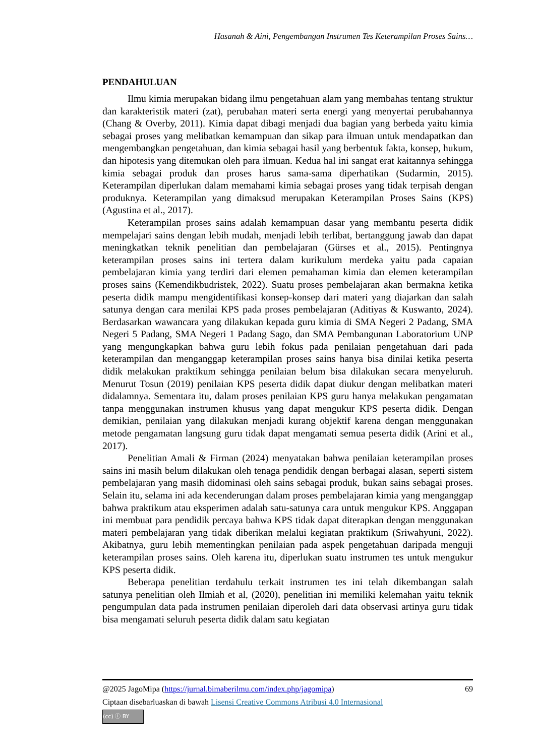Hasanah & Aini, Pengembangan Instrumen Tes Keterampilan Proses Sains…
PENDAHULUAN
Ilmu kimia merupakan bidang ilmu pengetahuan alam yang membahas tentang struktur dan karakteristik materi (zat), perubahan materi serta energi yang menyertai perubahannya (Chang & Overby, 2011). Kimia dapat dibagi menjadi dua bagian yang berbeda yaitu kimia sebagai proses yang melibatkan kemampuan dan sikap para ilmuan untuk mendapatkan dan mengembangkan pengetahuan, dan kimia sebagai hasil yang berbentuk fakta, konsep, hukum, dan hipotesis yang ditemukan oleh para ilmuan. Kedua hal ini sangat erat kaitannya sehingga kimia sebagai produk dan proses harus sama-sama diperhatikan (Sudarmin, 2015). Keterampilan diperlukan dalam memahami kimia sebagai proses yang tidak terpisah dengan produknya. Keterampilan yang dimaksud merupakan Keterampilan Proses Sains (KPS) (Agustina et al., 2017).
Keterampilan proses sains adalah kemampuan dasar yang membantu peserta didik mempelajari sains dengan lebih mudah, menjadi lebih terlibat, bertanggung jawab dan dapat meningkatkan teknik penelitian dan pembelajaran (Gürses et al., 2015). Pentingnya keterampilan proses sains ini tertera dalam kurikulum merdeka yaitu pada capaian pembelajaran kimia yang terdiri dari elemen pemahaman kimia dan elemen keterampilan proses sains (Kemendikbudristek, 2022). Suatu proses pembelajaran akan bermakna ketika peserta didik mampu mengidentifikasi konsep-konsep dari materi yang diajarkan dan salah satunya dengan cara menilai KPS pada proses pembelajaran (Aditiyas & Kuswanto, 2024). Berdasarkan wawancara yang dilakukan kepada guru kimia di SMA Negeri 2 Padang, SMA Negeri 5 Padang, SMA Negeri 1 Padang Sago, dan SMA Pembangunan Laboratorium UNP yang mengungkapkan bahwa guru lebih fokus pada penilaian pengetahuan dari pada keterampilan dan menganggap keterampilan proses sains hanya bisa dinilai ketika peserta didik melakukan praktikum sehingga penilaian belum bisa dilakukan secara menyeluruh. Menurut Tosun (2019) penilaian KPS peserta didik dapat diukur dengan melibatkan materi didalamnya. Sementara itu, dalam proses penilaian KPS guru hanya melakukan pengamatan tanpa menggunakan instrumen khusus yang dapat mengukur KPS peserta didik. Dengan demikian, penilaian yang dilakukan menjadi kurang objektif karena dengan menggunakan metode pengamatan langsung guru tidak dapat mengamati semua peserta didik (Arini et al., 2017).
Penelitian Amali & Firman (2024) menyatakan bahwa penilaian keterampilan proses sains ini masih belum dilakukan oleh tenaga pendidik dengan berbagai alasan, seperti sistem pembelajaran yang masih didominasi oleh sains sebagai produk, bukan sains sebagai proses. Selain itu, selama ini ada kecenderungan dalam proses pembelajaran kimia yang menganggap bahwa praktikum atau eksperimen adalah satu-satunya cara untuk mengukur KPS. Anggapan ini membuat para pendidik percaya bahwa KPS tidak dapat diterapkan dengan menggunakan materi pembelajaran yang tidak diberikan melalui kegiatan praktikum (Sriwahyuni, 2022). Akibatnya, guru lebih mementingkan penilaian pada aspek pengetahuan daripada menguji keterampilan proses sains. Oleh karena itu, diperlukan suatu instrumen tes untuk mengukur KPS peserta didik.
Beberapa penelitian terdahulu terkait instrumen tes ini telah dikembangan salah satunya penelitian oleh Ilmiah et al, (2020), penelitian ini memiliki kelemahan yaitu teknik pengumpulan data pada instrumen penilaian diperoleh dari data observasi artinya guru tidak bisa mengamati seluruh peserta didik dalam satu kegiatan
@2025 JagoMipa (https://jurnal.bimaberilmu.com/index.php/jagomipa) 69
Ciptaan disebarluaskan di bawah Lisensi Creative Commons Atribusi 4.0 Internasional
(cc) ⓘ BY